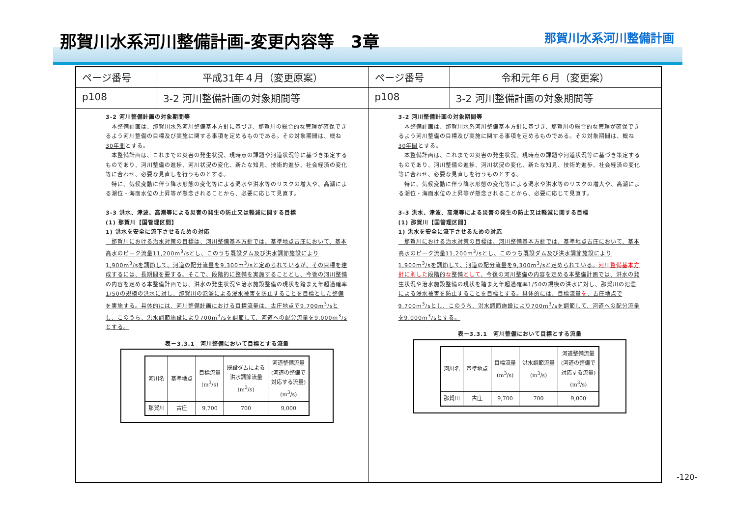那賀川水系河川整備計画-変更内容等　3章
那賀川水系河川整備計画
ページ番号 平成31年４月（変更原案）
p108 3-2 河川整備計画の対象期間等
3-2 河川整備計画の対象期間等
　本整備計画は、那賀川水系河川整備基本方針に基づき、那賀川の総合的な管理が確保できるよう河川整備の目標及び実施に関する事項を定めるものである。その対象期間は、概ね30年間とする。
　本整備計画は、これまでの災害の発生状況、現時点の課題や河道状況等に基づき策定するものであり、河川整備の進捗、河川状況の変化、新たな知見、技術的進歩、社会経済の変化等に合わせ、必要な見直しを行うものとする。
　特に、気候変動に伴う降水形態の変化等による渇水や洪水等のリスクの増大や、高潮による潮位・海面水位の上昇等が懸念されることから、必要に応じて見直す。
3-3 洪水、津波、高潮等による災害の発生の防止又は軽減に関する目標
(1) 那賀川【国管理区間】
1) 洪水を安全に流下させるための対応
　那賀川における治水対策の目標は、河川整備基本方針では、基準地点古庄において、基本高水のピーク流量11,200m<sup>3</sup>/sとし、このうち既設ダム及び洪水調節施設により1,900m<sup>3</sup>/sを調節して、河道の配分流量を9,300m<sup>3</sup>/sと定められているが、その目標を達成するには、長期間を要する。そこで、段階的に整備を実施することとし、今後の河川整備の内容を定める本整備計画では、洪水の発生状況や治水施設整備の現状を踏まえ年超過確率1/50の規模の洪水に対し、那賀川の氾濫による浸水被害を防止することを目標とした整備を実施する。具体的には、河川整備計画における目標流量は、古庄地点で9,700m<sup>3</sup>/sとし、このうち、洪水調節施設により700m<sup>3</sup>/sを調節して、河道への配分流量を9,000m<sup>3</sup>/sとする。
表－3.3.1　河川整備において目標とする流量
| 河川名 | 基準地点 | 目標流量 (m<sup>3</sup>/s) | 既設ダムによる 洪水調節流量 (m<sup>3</sup>/s) | 河道整備流量 (河道の整備で 対応する流量) (m<sup>3</sup>/s) |
| --- | --- | --- | --- | --- |
| 那賀川 | 古庄 | 9,700 | 700 | 9,000 |
ページ番号 令和元年６月（変更案）
p108 3-2 河川整備計画の対象期間等
3-2 河川整備計画の対象期間等
　本整備計画は、那賀川水系河川整備基本方針に基づき、那賀川の総合的な管理が確保できるよう河川整備の目標及び実施に関する事項を定めるものである。その対象期間は、概ね30年間とする。
　本整備計画は、これまでの災害の発生状況、現時点の課題や河道状況等に基づき策定するものであり、河川整備の進捗、河川状況の変化、新たな知見、技術的進歩、社会経済の変化等に合わせ、必要な見直しを行うものとする。
　特に、気候変動に伴う降水形態の変化等による渇水や洪水等のリスクの増大や、高潮による潮位・海面水位の上昇等が懸念されることから、必要に応じて見直す。
3-3 洪水、津波、高潮等による災害の発生の防止又は軽減に関する目標
(1) 那賀川【国管理区間】
1) 洪水を安全に流下させるための対応
　那賀川における治水対策の目標は、河川整備基本方針では、基準地点古庄において、基本高水のピーク流量11,200m<sup>3</sup>/sとし、このうち既設ダム及び洪水調節施設により1,900m<sup>3</sup>/sを調節して、河道の配分流量を9,300m<sup>3</sup>/sと定められている。河川整備基本方針に則した段階的な整備として、今後の河川整備の内容を定める本整備計画では、洪水の発生状況や治水施設整備の現状を踏まえ年超過確率1/50の規模の洪水に対し、那賀川の氾濫による浸水被害を防止することを目標とする。具体的には、目標流量を、古庄地点で9,700m<sup>3</sup>/sとし、このうち、洪水調節施設により700m<sup>3</sup>/sを調節して、河道への配分流量を9,000m<sup>3</sup>/sとする。
表－3.3.1　河川整備において目標とする流量
| 河川名 | 基準地点 | 目標流量 (m<sup>3</sup>/s) | 洪水調節流量 (m<sup>3</sup>/s) | 河道整備流量 (河道の整備で 対応する流量) (m<sup>3</sup>/s) |
| --- | --- | --- | --- | --- |
| 那賀川 | 古庄 | 9,700 | 700 | 9,000 |
-120-